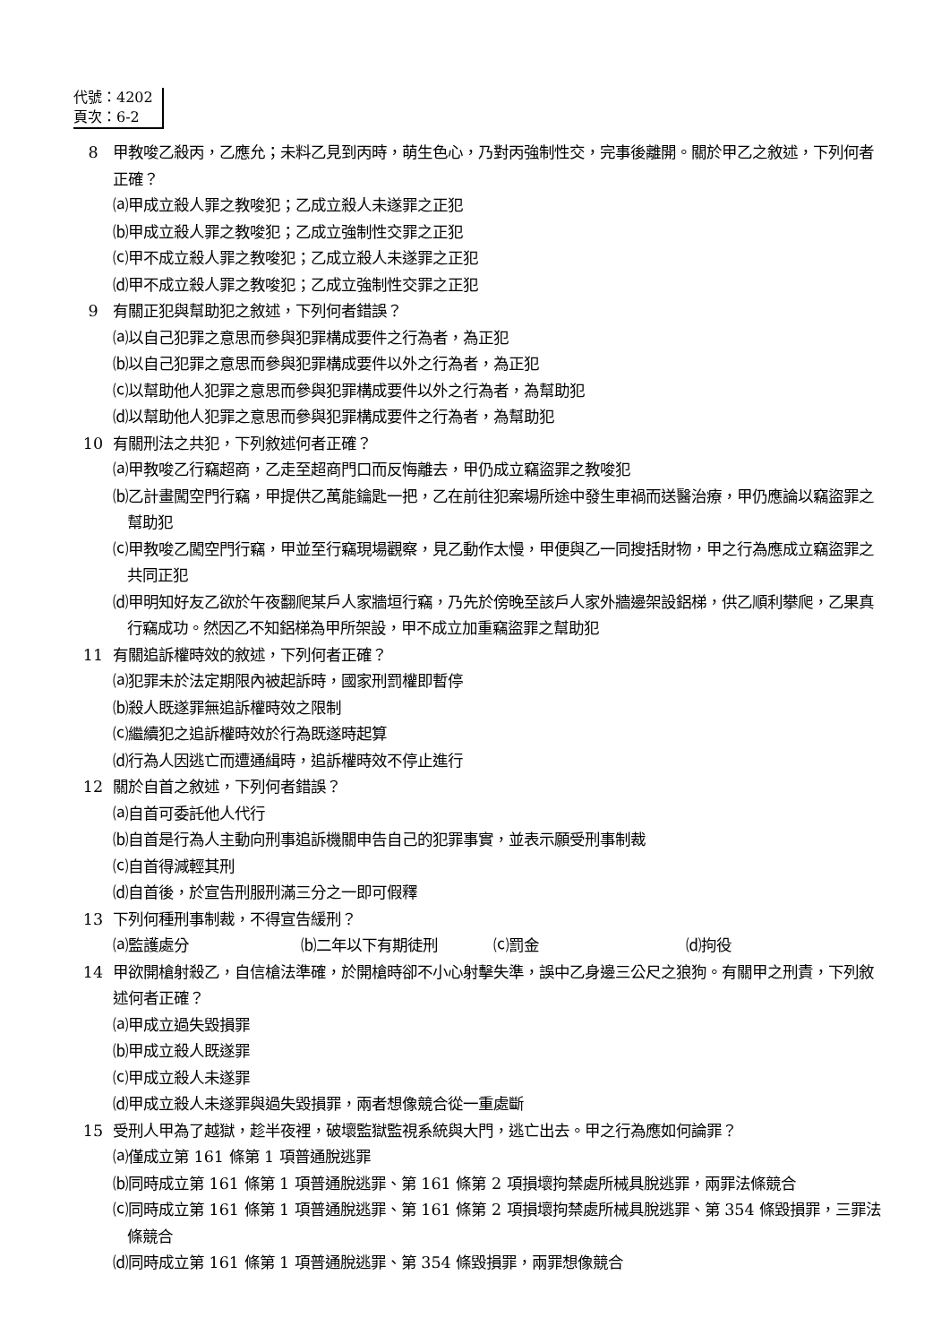代號：4202
頁次：6-2
8 甲教唆乙殺丙，乙應允；未料乙見到丙時，萌生色心，乃對丙強制性交，完事後離開。關於甲乙之敘述，下列何者正確？
⒜甲成立殺人罪之教唆犯；乙成立殺人未遂罪之正犯
⒝甲成立殺人罪之教唆犯；乙成立強制性交罪之正犯
⒞甲不成立殺人罪之教唆犯；乙成立殺人未遂罪之正犯
⒟甲不成立殺人罪之教唆犯；乙成立強制性交罪之正犯
9 有關正犯與幫助犯之敘述，下列何者錯誤？
⒜以自己犯罪之意思而參與犯罪構成要件之行為者，為正犯
⒝以自己犯罪之意思而參與犯罪構成要件以外之行為者，為正犯
⒞以幫助他人犯罪之意思而參與犯罪構成要件以外之行為者，為幫助犯
⒟以幫助他人犯罪之意思而參與犯罪構成要件之行為者，為幫助犯
10 有關刑法之共犯，下列敘述何者正確？
⒜甲教唆乙行竊超商，乙走至超商門口而反悔離去，甲仍成立竊盜罪之教唆犯
⒝乙計畫闖空門行竊，甲提供乙萬能鑰匙一把，乙在前往犯案場所途中發生車禍而送醫治療，甲仍應論以竊盜罪之幫助犯
⒞甲教唆乙闖空門行竊，甲並至行竊現場觀察，見乙動作太慢，甲便與乙一同搜括財物，甲之行為應成立竊盜罪之共同正犯
⒟甲明知好友乙欲於午夜翻爬某戶人家牆垣行竊，乃先於傍晚至該戶人家外牆邊架設鋁梯，供乙順利攀爬，乙果真行竊成功。然因乙不知鋁梯為甲所架設，甲不成立加重竊盜罪之幫助犯
11 有關追訴權時效的敘述，下列何者正確？
⒜犯罪未於法定期限內被起訴時，國家刑罰權即暫停
⒝殺人既遂罪無追訴權時效之限制
⒞繼續犯之追訴權時效於行為既遂時起算
⒟行為人因逃亡而遭通緝時，追訴權時效不停止進行
12 關於自首之敘述，下列何者錯誤？
⒜自首可委託他人代行
⒝自首是行為人主動向刑事追訴機關申告自己的犯罪事實，並表示願受刑事制裁
⒞自首得減輕其刑
⒟自首後，於宣告刑服刑滿三分之一即可假釋
13 下列何種刑事制裁，不得宣告緩刑？
⒜監護處分 ⒝二年以下有期徒刑 ⒞罰金 ⒟拘役
14 甲欲開槍射殺乙，自信槍法準確，於開槍時卻不小心射擊失準，誤中乙身邊三公尺之狼狗。有關甲之刑責，下列敘述何者正確？
⒜甲成立過失毀損罪
⒝甲成立殺人既遂罪
⒞甲成立殺人未遂罪
⒟甲成立殺人未遂罪與過失毀損罪，兩者想像競合從一重處斷
15 受刑人甲為了越獄，趁半夜裡，破壞監獄監視系統與大門，逃亡出去。甲之行為應如何論罪？
⒜僅成立第 161 條第 1 項普通脫逃罪
⒝同時成立第 161 條第 1 項普通脫逃罪、第 161 條第 2 項損壞拘禁處所械具脫逃罪，兩罪法條競合
⒞同時成立第 161 條第 1 項普通脫逃罪、第 161 條第 2 項損壞拘禁處所械具脫逃罪、第 354 條毀損罪，三罪法條競合
⒟同時成立第 161 條第 1 項普通脫逃罪、第 354 條毀損罪，兩罪想像競合